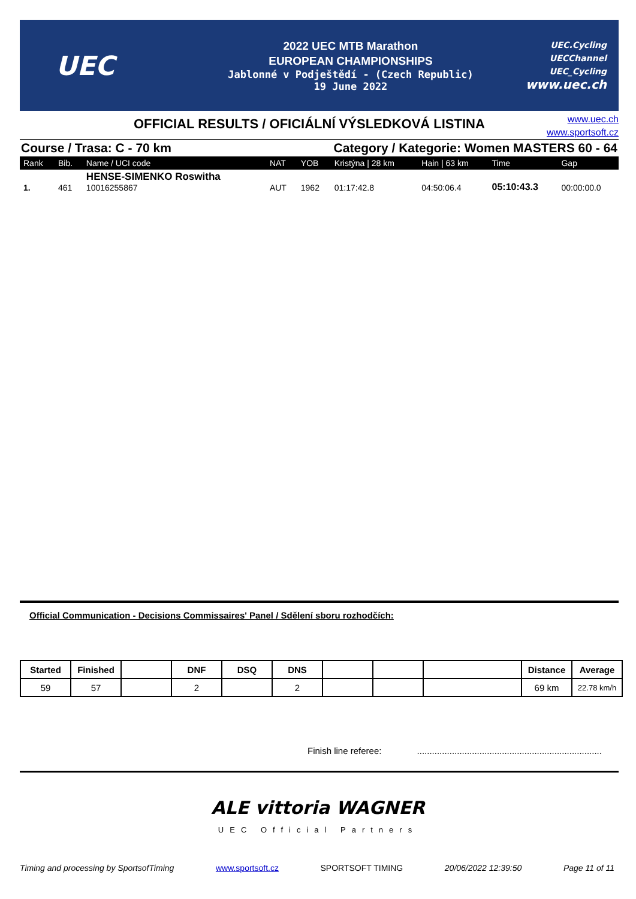UEC
2022 UEC MTB Marathon
EUROPEAN CHAMPIONSHIPS
Jablonné v Podještědí - (Czech Republic)
19 June 2022
UEC.Cycling
UECChannel
UEC_Cycling
www.uec.ch
OFFICIAL RESULTS / OFICIÁLNÍ VÝSLEDKOVÁ LISTINA
www.uec.ch
www.sportsoft.cz
Course / Trasa: C - 70 km Category / Kategorie: Women MASTERS 60 - 64
| Rank | Bib. | Name / UCI code | NAT | YOB | Kristýna / 28 km | Hain / 63 km | Time | Gap |
| --- | --- | --- | --- | --- | --- | --- | --- | --- |
| 1. | 461 | HENSE-SIMENKO Roswitha 10016255867 | AUT | 1962 | 01:17:42.8 | 04:50:06.4 | 05:10:43.3 | 00:00:00.0 |
Official Communication - Decisions Commissaires' Panel / Sdělení sboru rozhodčích:
| Started | Finished | | DNF | DSQ | DNS | | | | Distance | Average |
| --- | --- | --- | --- | --- | --- | --- | --- | --- | --- | --- |
| 59 | 57 | | 2 | | 2 | | | | 69 km | 22.78 km/h |
Finish line referee: ..........................................................................
ALE vittoria WAGNER
UEC Official Partners
Timing and processing by SportsofTiming www.sportsoft.cz SPORTSOFT TIMING 20/06/2022 12:39:50 Page 11 of 11